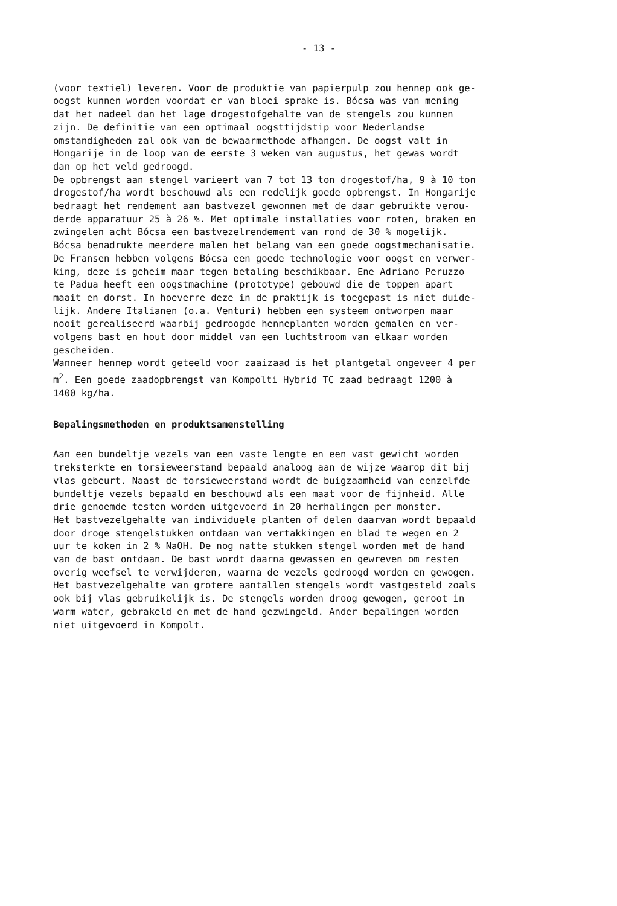- 13 -
(voor textiel) leveren. Voor de produktie van papierpulp zou hennep ook ge- oogst kunnen worden voordat er van bloei sprake is. Bócsa was van mening dat het nadeel dan het lage drogestofgehalte van de stengels zou kunnen zijn. De definitie van een optimaal oogsttijdstip voor Nederlandse omstandigheden zal ook van de bewaarmethode afhangen. De oogst valt in Hongarije in de loop van de eerste 3 weken van augustus, het gewas wordt dan op het veld gedroogd. De opbrengst aan stengel varieert van 7 tot 13 ton drogestof/ha, 9 à 10 ton drogestof/ha wordt beschouwd als een redelijk goede opbrengst. In Hongarije bedraagt het rendement aan bastvezel gewonnen met de daar gebruikte verou- derde apparatuur 25 à 26 %. Met optimale installaties voor roten, braken en zwingelen acht Bócsa een bastvezelrendement van rond de 30 % mogelijk. Bócsa benadrukte meerdere malen het belang van een goede oogstmechanisatie. De Fransen hebben volgens Bócsa een goede technologie voor oogst en verwer- king, deze is geheim maar tegen betaling beschikbaar. Ene Adriano Peruzzo te Padua heeft een oogstmachine (prototype) gebouwd die de toppen apart maait en dorst. In hoeverre deze in de praktijk is toegepast is niet duide- lijk. Andere Italianen (o.a. Venturi) hebben een systeem ontworpen maar nooit gerealiseerd waarbij gedroogde henneplanten worden gemalen en ver- volgens bast en hout door middel van een luchtstroom van elkaar worden gescheiden. Wanneer hennep wordt geteeld voor zaaizaad is het plantgetal ongeveer 4 per m<sup>2</sup>. Een goede zaadopbrengst van Kompolti Hybrid TC zaad bedraagt 1200 à 1400 kg/ha.
Bepalingsmethoden en produktsamenstelling
Aan een bundeltje vezels van een vaste lengte en een vast gewicht worden treksterkte en torsieweerstand bepaald analoog aan de wijze waarop dit bij vlas gebeurt. Naast de torsieweerstand wordt de buigzaamheid van eenzelfde bundeltje vezels bepaald en beschouwd als een maat voor de fijnheid. Alle drie genoemde testen worden uitgevoerd in 20 herhalingen per monster. Het bastvezelgehalte van individuele planten of delen daarvan wordt bepaald door droge stengelstukken ontdaan van vertakkingen en blad te wegen en 2 uur te koken in 2 % NaOH. De nog natte stukken stengel worden met de hand van de bast ontdaan. De bast wordt daarna gewassen en gewreven om resten overig weefsel te verwijderen, waarna de vezels gedroogd worden en gewogen. Het bastvezelgehalte van grotere aantallen stengels wordt vastgesteld zoals ook bij vlas gebruikelijk is. De stengels worden droog gewogen, geroot in warm water, gebrakeld en met de hand gezwingeld. Ander bepalingen worden niet uitgevoerd in Kompolt.